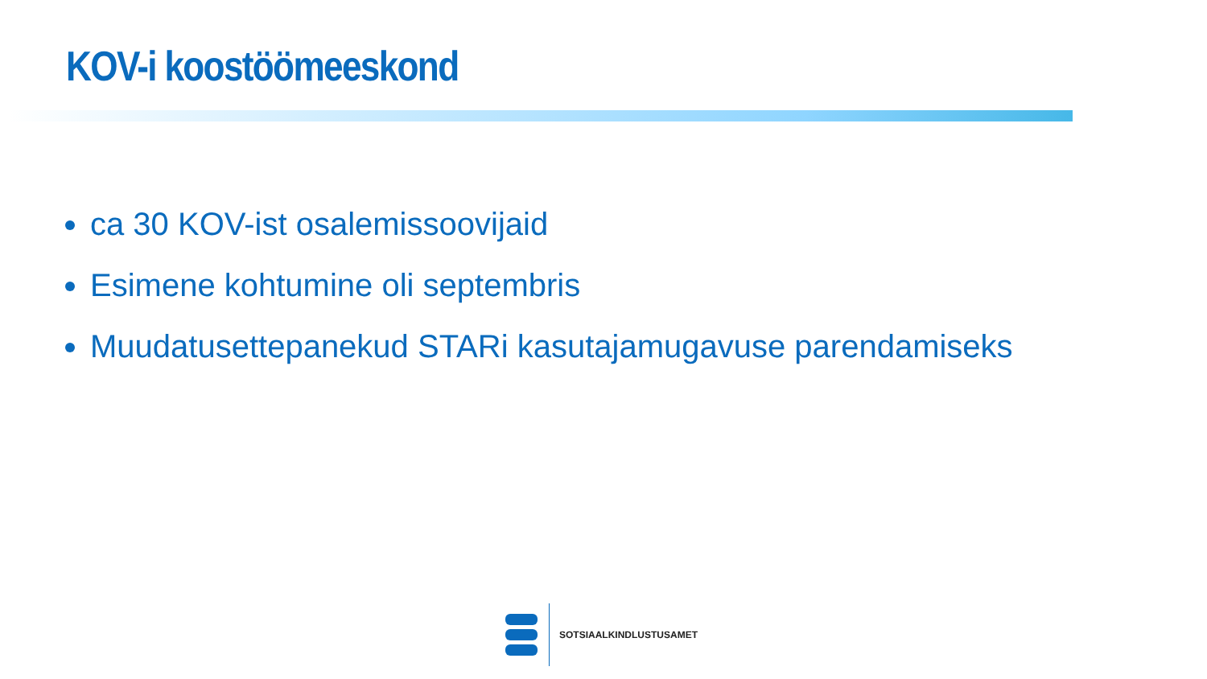KOV-i koostöömeeskond
ca 30 KOV-ist osalemissoovijaid
Esimene kohtumine oli septembris
Muudatusettepanekud STARi kasutajamugavuse parendamiseks
SOTSIAALKINDLUSTUSAMET